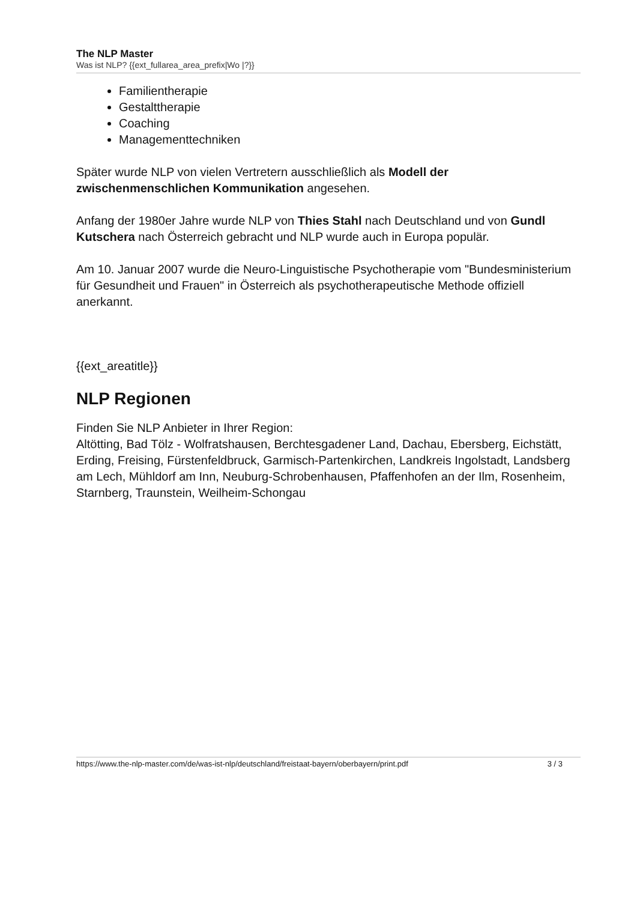The NLP Master
Was ist NLP? {{ext_fullarea_area_prefix|Wo |?}}
Familientherapie
Gestalttherapie
Coaching
Managementtechniken
Später wurde NLP von vielen Vertretern ausschließlich als Modell der zwischenmenschlichen Kommunikation angesehen.
Anfang der 1980er Jahre wurde NLP von Thies Stahl nach Deutschland und von Gundl Kutschera nach Österreich gebracht und NLP wurde auch in Europa populär.
Am 10. Januar 2007 wurde die Neuro-Linguistische Psychotherapie vom "Bundesministerium für Gesundheit und Frauen" in Österreich als psychotherapeutische Methode offiziell anerkannt.
{{ext_areatitle}}
NLP Regionen
Finden Sie NLP Anbieter in Ihrer Region:
Altötting, Bad Tölz - Wolfratshausen, Berchtesgadener Land, Dachau, Ebersberg, Eichstätt, Erding, Freising, Fürstenfeldbruck, Garmisch-Partenkirchen, Landkreis Ingolstadt, Landsberg am Lech, Mühldorf am Inn, Neuburg-Schrobenhausen, Pfaffenhofen an der Ilm, Rosenheim, Starnberg, Traunstein, Weilheim-Schongau
https://www.the-nlp-master.com/de/was-ist-nlp/deutschland/freistaat-bayern/oberbayern/print.pdf 3 / 3